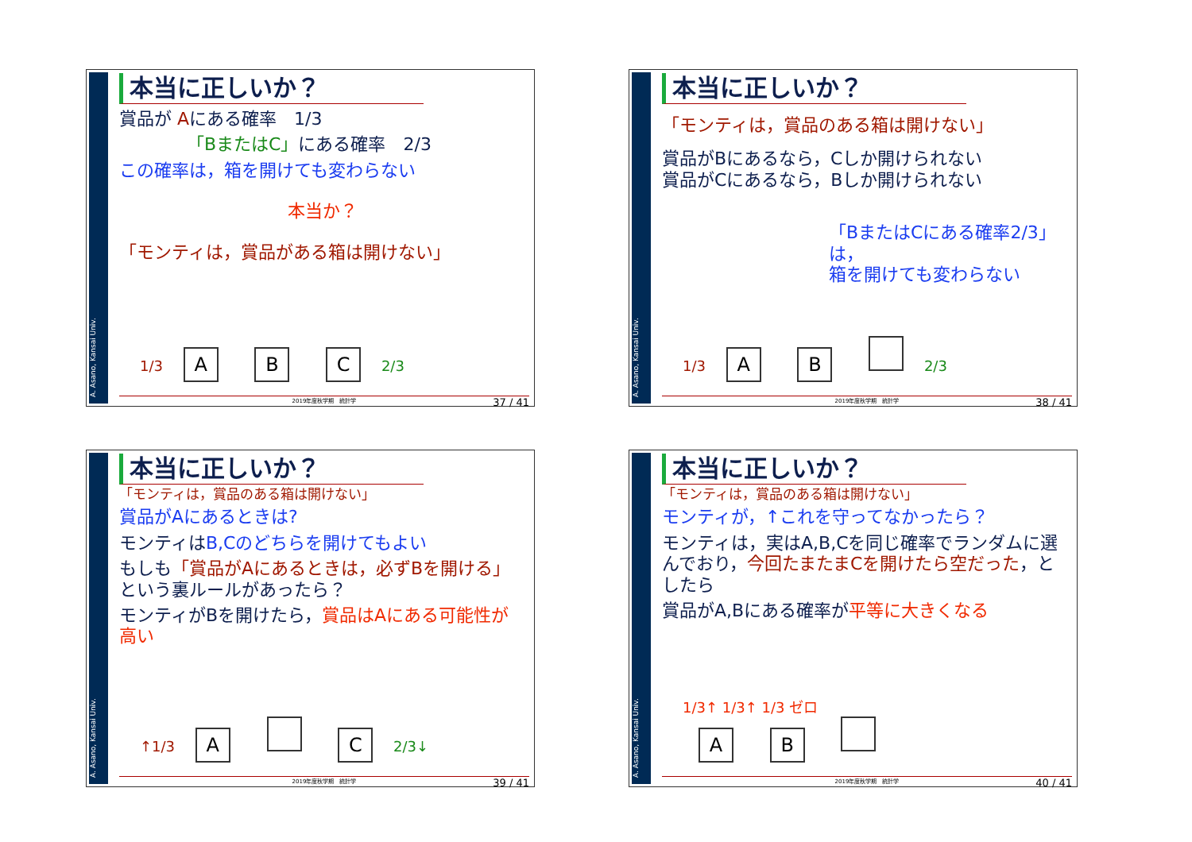A. Asano, Kansai Univ.
本当に正しいか？
賞品が Aにある確率　1/3
「BまたはC」にある確率　2/3
この確率は，箱を開けても変わらない
本当か？
「モンティは，賞品がある箱は開けない」
1/3 A B C 2/3
2019年度秋学期　統計学 37 / 41
A. Asano, Kansai Univ.
本当に正しいか？
「モンティは，賞品のある箱は開けない」
賞品がBにあるなら，Cしか開けられない
賞品がCにあるなら，Bしか開けられない
「BまたはCにある確率2/3」は，
箱を開けても変わらない
1/3 A B 2/3
2019年度秋学期　統計学 38 / 41
A. Asano, Kansai Univ.
本当に正しいか？
「モンティは，賞品のある箱は開けない」
賞品がAにあるときは?
モンティはB,Cのどちらを開けてもよい
もしも「賞品がAにあるときは，必ずBを開ける」という裏ルールがあったら？
モンティがBを開けたら，賞品はAにある可能性が高い
↑1/3 A C 2/3↓
2019年度秋学期　統計学 39 / 41
A. Asano, Kansai Univ.
本当に正しいか？
「モンティは，賞品のある箱は開けない」
モンティが，↑これを守ってなかったら？
モンティは，実はA,B,Cを同じ確率でランダムに選んでおり，今回たまたまCを開けたら空だった，としたら
賞品がA,Bにある確率が平等に大きくなる
1/3↑ 1/3↑ 1/3 ゼロ
A B
2019年度秋学期　統計学 40 / 41